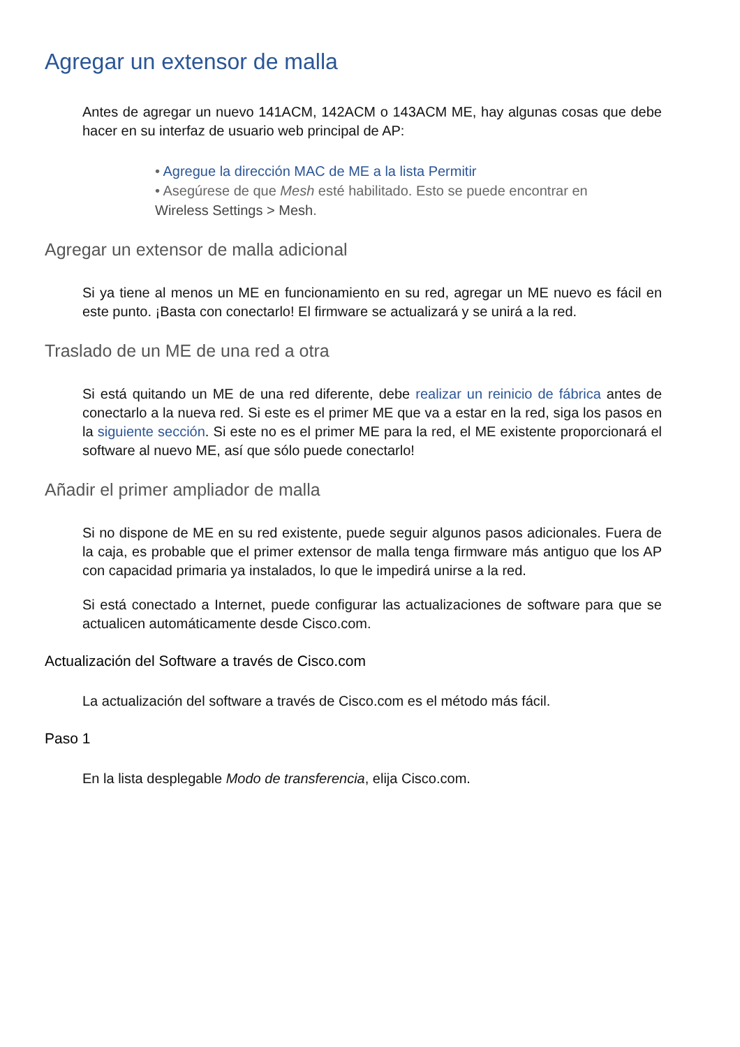Agregar un extensor de malla
Antes de agregar un nuevo 141ACM, 142ACM o 143ACM ME, hay algunas cosas que debe hacer en su interfaz de usuario web principal de AP:
• Agregue la dirección MAC de ME a la lista Permitir
• Asegúrese de que Mesh esté habilitado. Esto se puede encontrar en Wireless Settings > Mesh.
Agregar un extensor de malla adicional
Si ya tiene al menos un ME en funcionamiento en su red, agregar un ME nuevo es fácil en este punto. ¡Basta con conectarlo! El firmware se actualizará y se unirá a la red.
Traslado de un ME de una red a otra
Si está quitando un ME de una red diferente, debe realizar un reinicio de fábrica antes de conectarlo a la nueva red. Si este es el primer ME que va a estar en la red, siga los pasos en la siguiente sección. Si este no es el primer ME para la red, el ME existente proporcionará el software al nuevo ME, así que sólo puede conectarlo!
Añadir el primer ampliador de malla
Si no dispone de ME en su red existente, puede seguir algunos pasos adicionales. Fuera de la caja, es probable que el primer extensor de malla tenga firmware más antiguo que los AP con capacidad primaria ya instalados, lo que le impedirá unirse a la red.
Si está conectado a Internet, puede configurar las actualizaciones de software para que se actualicen automáticamente desde Cisco.com.
Actualización del Software a través de Cisco.com
La actualización del software a través de Cisco.com es el método más fácil.
Paso 1
En la lista desplegable Modo de transferencia, elija Cisco.com.